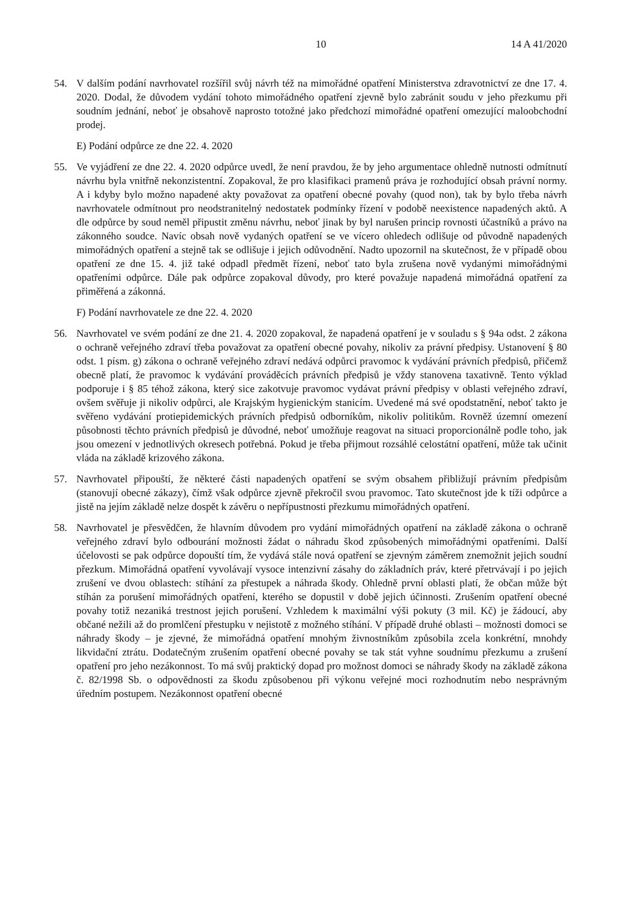10 14 A 41/2020
54. V dalším podání navrhovatel rozšířil svůj návrh též na mimořádné opatření Ministerstva zdravotnictví ze dne 17. 4. 2020. Dodal, že důvodem vydání tohoto mimořádného opatření zjevně bylo zabránit soudu v jeho přezkumu při soudním jednání, neboť je obsahově naprosto totožné jako předchozí mimořádné opatření omezující maloobchodní prodej.
E) Podání odpůrce ze dne 22. 4. 2020
55. Ve vyjádření ze dne 22. 4. 2020 odpůrce uvedl, že není pravdou, že by jeho argumentace ohledně nutnosti odmítnutí návrhu byla vnitřně nekonzistentní. Zopakoval, že pro klasifikaci pramenů práva je rozhodující obsah právní normy. A i kdyby bylo možno napadené akty považovat za opatření obecné povahy (quod non), tak by bylo třeba návrh navrhovatele odmítnout pro neodstranitelný nedostatek podmínky řízení v podobě neexistence napadených aktů. A dle odpůrce by soud neměl připustit změnu návrhu, neboť jinak by byl narušen princip rovnosti účastníků a právo na zákonného soudce. Navíc obsah nově vydaných opatření se ve vícero ohledech odlišuje od původně napadených mimořádných opatření a stejně tak se odlišuje i jejich odůvodnění. Nadto upozornil na skutečnost, že v případě obou opatření ze dne 15. 4. již také odpadl předmět řízení, neboť tato byla zrušena nově vydanými mimořádnými opatřeními odpůrce. Dále pak odpůrce zopakoval důvody, pro které považuje napadená mimořádná opatření za přiměřená a zákonná.
F) Podání navrhovatele ze dne 22. 4. 2020
56. Navrhovatel ve svém podání ze dne 21. 4. 2020 zopakoval, že napadená opatření je v souladu s § 94a odst. 2 zákona o ochraně veřejného zdraví třeba považovat za opatření obecné povahy, nikoliv za právní předpisy. Ustanovení § 80 odst. 1 písm. g) zákona o ochraně veřejného zdraví nedává odpůrci pravomoc k vydávání právních předpisů, přičemž obecně platí, že pravomoc k vydávání prováděcích právních předpisů je vždy stanovena taxativně. Tento výklad podporuje i § 85 téhož zákona, který sice zakotvuje pravomoc vydávat právní předpisy v oblasti veřejného zdraví, ovšem svěřuje ji nikoliv odpůrci, ale Krajským hygienickým stanicím. Uvedené má své opodstatnění, neboť takto je svěřeno vydávání protiepidemických právních předpisů odborníkům, nikoliv politikům. Rovněž územní omezení působnosti těchto právních předpisů je důvodné, neboť umožňuje reagovat na situaci proporcionálně podle toho, jak jsou omezení v jednotlivých okresech potřebná. Pokud je třeba přijmout rozsáhlé celostátní opatření, může tak učinit vláda na základě krizového zákona.
57. Navrhovatel připouští, že některé části napadených opatření se svým obsahem přibližují právním předpisům (stanovují obecné zákazy), čímž však odpůrce zjevně překročil svou pravomoc. Tato skutečnost jde k tíži odpůrce a jistě na jejím základě nelze dospět k závěru o nepřípustnosti přezkumu mimořádných opatření.
58. Navrhovatel je přesvědčen, že hlavním důvodem pro vydání mimořádných opatření na základě zákona o ochraně veřejného zdraví bylo odbourání možnosti žádat o náhradu škod způsobených mimořádnými opatřeními. Další účelovosti se pak odpůrce dopouští tím, že vydává stále nová opatření se zjevným záměrem znemožnit jejich soudní přezkum. Mimořádná opatření vyvolávají vysoce intenzivní zásahy do základních práv, které přetrvávají i po jejich zrušení ve dvou oblastech: stíhání za přestupek a náhrada škody. Ohledně první oblasti platí, že občan může být stíhán za porušení mimořádných opatření, kterého se dopustil v době jejich účinnosti. Zrušením opatření obecné povahy totiž nezaniká trestnost jejich porušení. Vzhledem k maximální výši pokuty (3 mil. Kč) je žádoucí, aby občané nežili až do promlčení přestupku v nejistotě z možného stíhání. V případě druhé oblasti – možnosti domoci se náhrady škody – je zjevné, že mimořádná opatření mnohým živnostníkům způsobila zcela konkrétní, mnohdy likvidační ztrátu. Dodatečným zrušením opatření obecné povahy se tak stát vyhne soudnímu přezkumu a zrušení opatření pro jeho nezákonnost. To má svůj praktický dopad pro možnost domoci se náhrady škody na základě zákona č. 82/1998 Sb. o odpovědnosti za škodu způsobenou při výkonu veřejné moci rozhodnutím nebo nesprávným úředním postupem. Nezákonnost opatření obecné